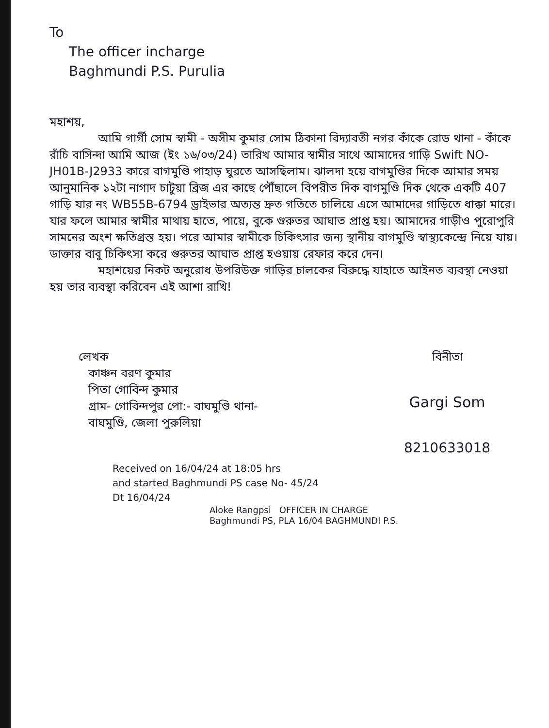To
The officer incharge
Baghmundi P.S. Purulia
মহাশয়,
আমি গার্গী সোম স্বামী - অসীম কুমার সোম ঠিকানা বিদ্যাবতী নগর কাঁকে রোড থানা - কাঁকে রাঁচি বাসিন্দা আমি আজ (ইং ১৬/০৩/24) তারিখ আমার স্বামীর সাথে আমাদের গাড়ি Swift NO-JH01B-J2933 কারে বাগমুণ্ডি পাহাড় ঘুরতে আসছিলাম। ঝালদা হয়ে বাগমুণ্ডির দিকে আমার সময় আনুমানিক ১২টা নাগাদ চাটুয়া ব্রিজ এর কাছে পৌঁছালে বিপরীত দিক বাগমুণ্ডি দিক থেকে একটি 407 গাড়ি যার নং WB55B-6794 ড্রাইভার অত্যন্ত দ্রুত গতিতে চালিয়ে এসে আমাদের গাড়িতে ধাক্কা মারে। যার ফলে আমার স্বামীর মাথায় হাতে, পায়ে, বুকে গুরুতর আঘাত প্রাপ্ত হয়। আমাদের গাড়ীও পুরোপুরি সামনের অংশ ক্ষতিগ্রস্ত হয়। পরে আমার স্বামীকে চিকিৎসার জন্য স্থানীয় বাগমুণ্ডি স্বাস্থ্যকেন্দ্রে নিয়ে যায়। ডাক্তার বাবু চিকিৎসা করে গুরুতর আঘাত প্রাপ্ত হওয়ায় রেফার করে দেন।
মহাশয়ের নিকট অনুরোধ উপরিউক্ত গাড়ির চালকের বিরুদ্ধে যাহাতে আইনত ব্যবস্থা নেওয়া হয় তার ব্যবস্থা করিবেন এই আশা রাখি!
লেখক
কাঞ্চন বরণ কুমার
পিতা গোবিন্দ কুমার
গ্রাম- গোবিন্দপুর পো:- বাঘমুণ্ডি থানা-
বাঘমুণ্ডি, জেলা পুরুলিয়া
বিনীতা
Gargi Som
8210633018
Received on 16/04/24 at 18:05 hrs
and started Baghmundi PS case No- 45/24
Dt 16/04/24
Aloke Rangpsi OFFICER IN CHARGE
Baghmundi PS, PLA 16/04 BAGHMUNDI P.S.